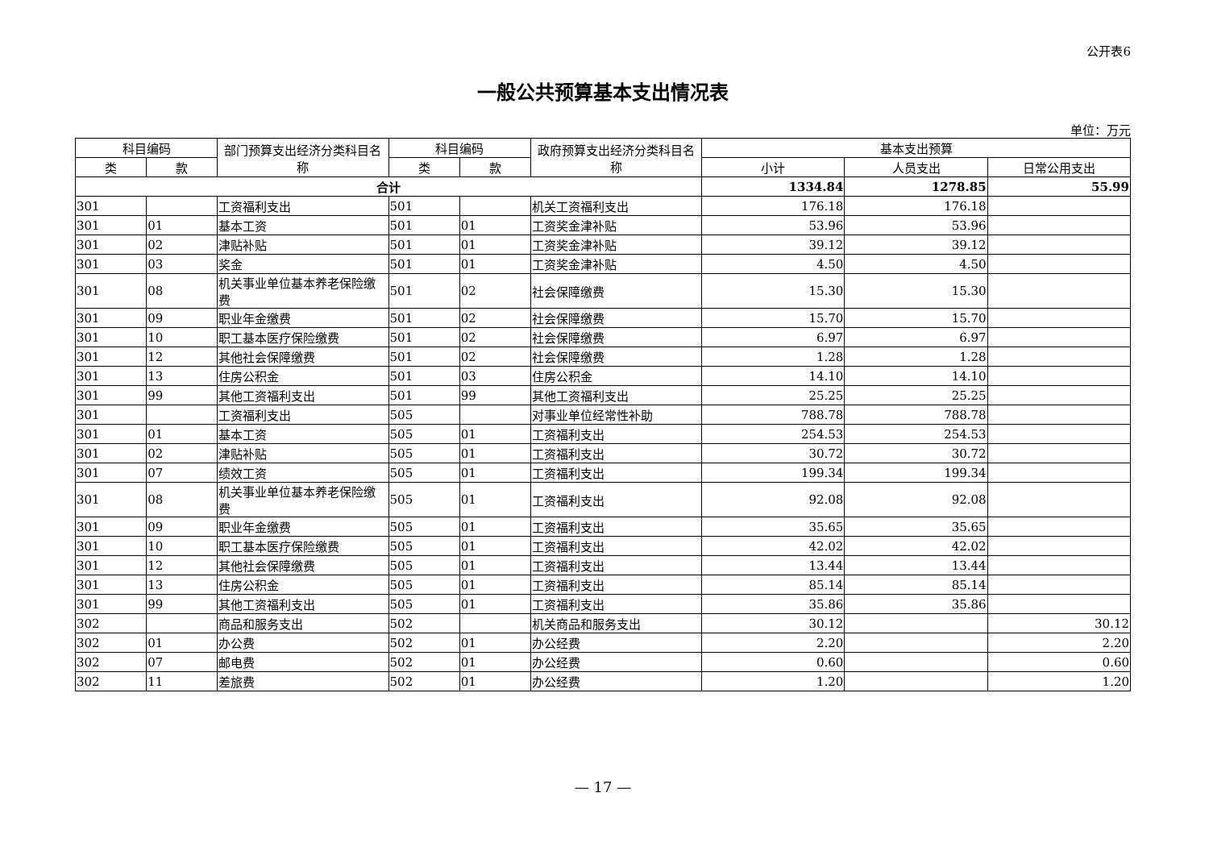公开表6
一般公共预算基本支出情况表
单位：万元
| 科目编码 | | 部门预算支出经济分类科目名称 | 科目编码 | | 政府预算支出经济分类科目名称 | 基本支出预算 | | |
| --- | --- | --- | --- | --- | --- | --- | --- | --- |
| 类 | 款 | | 类 | 款 | | 小计 | 人员支出 | 日常公用支出 |
| 合计 | | | | | | 1334.84 | 1278.85 | 55.99 |
| 301 | | 工资福利支出 | 501 | | 机关工资福利支出 | 176.18 | 176.18 | |
| 301 | 01 | 基本工资 | 501 | 01 | 工资奖金津补贴 | 53.96 | 53.96 | |
| 301 | 02 | 津贴补贴 | 501 | 01 | 工资奖金津补贴 | 39.12 | 39.12 | |
| 301 | 03 | 奖金 | 501 | 01 | 工资奖金津补贴 | 4.50 | 4.50 | |
| 301 | 08 | 机关事业单位基本养老保险缴费 | 501 | 02 | 社会保障缴费 | 15.30 | 15.30 | |
| 301 | 09 | 职业年金缴费 | 501 | 02 | 社会保障缴费 | 15.70 | 15.70 | |
| 301 | 10 | 职工基本医疗保险缴费 | 501 | 02 | 社会保障缴费 | 6.97 | 6.97 | |
| 301 | 12 | 其他社会保障缴费 | 501 | 02 | 社会保障缴费 | 1.28 | 1.28 | |
| 301 | 13 | 住房公积金 | 501 | 03 | 住房公积金 | 14.10 | 14.10 | |
| 301 | 99 | 其他工资福利支出 | 501 | 99 | 其他工资福利支出 | 25.25 | 25.25 | |
| 301 | | 工资福利支出 | 505 | | 对事业单位经常性补助 | 788.78 | 788.78 | |
| 301 | 01 | 基本工资 | 505 | 01 | 工资福利支出 | 254.53 | 254.53 | |
| 301 | 02 | 津贴补贴 | 505 | 01 | 工资福利支出 | 30.72 | 30.72 | |
| 301 | 07 | 绩效工资 | 505 | 01 | 工资福利支出 | 199.34 | 199.34 | |
| 301 | 08 | 机关事业单位基本养老保险缴费 | 505 | 01 | 工资福利支出 | 92.08 | 92.08 | |
| 301 | 09 | 职业年金缴费 | 505 | 01 | 工资福利支出 | 35.65 | 35.65 | |
| 301 | 10 | 职工基本医疗保险缴费 | 505 | 01 | 工资福利支出 | 42.02 | 42.02 | |
| 301 | 12 | 其他社会保障缴费 | 505 | 01 | 工资福利支出 | 13.44 | 13.44 | |
| 301 | 13 | 住房公积金 | 505 | 01 | 工资福利支出 | 85.14 | 85.14 | |
| 301 | 99 | 其他工资福利支出 | 505 | 01 | 工资福利支出 | 35.86 | 35.86 | |
| 302 | | 商品和服务支出 | 502 | | 机关商品和服务支出 | 30.12 | | 30.12 |
| 302 | 01 | 办公费 | 502 | 01 | 办公经费 | 2.20 | | 2.20 |
| 302 | 07 | 邮电费 | 502 | 01 | 办公经费 | 0.60 | | 0.60 |
| 302 | 11 | 差旅费 | 502 | 01 | 办公经费 | 1.20 | | 1.20 |
— 17 —